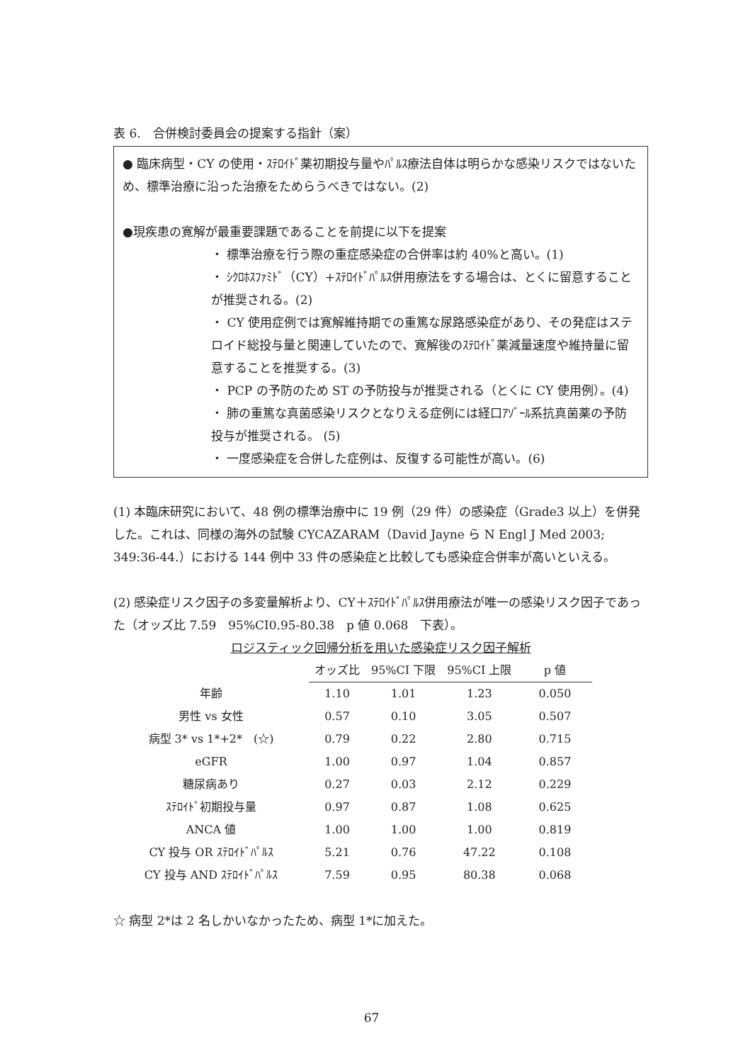表 6.　合併検討委員会の提案する指針（案）
● 臨床病型・CY の使用・ｽﾃﾛｲﾄﾞ薬初期投与量やﾊﾟﾙｽ療法自体は明らかな感染リスクではないため、標準治療に沿った治療をためらうべきではない。(2)
●現疾患の寛解が最重要課題であることを前提に以下を提案
・ 標準治療を行う際の重症感染症の合併率は約 40%と高い。(1)
・ ｼｸﾛﾎｽﾌｧﾐﾄﾞ（CY）+ｽﾃﾛｲﾄﾞﾊﾟﾙｽ併用療法をする場合は、とくに留意することが推奨される。(2)
・ CY 使用症例では寛解維持期での重篤な尿路感染症があり、その発症はステロイド総投与量と関連していたので、寛解後のｽﾃﾛｲﾄﾞ薬減量速度や維持量に留意することを推奨する。(3)
・ PCP の予防のため ST の予防投与が推奨される（とくに CY 使用例）。(4)
・ 肺の重篤な真菌感染リスクとなりえる症例には経口ｱｿﾞｰﾙ系抗真菌薬の予防投与が推奨される。 (5)
・ 一度感染症を合併した症例は、反復する可能性が高い。(6)
(1) 本臨床研究において、48 例の標準治療中に 19 例（29 件）の感染症（Grade3 以上）を併発した。これは、同様の海外の試験 CYCAZARAM（David Jayne ら N Engl J Med 2003; 349:36-44.）における 144 例中 33 件の感染症と比較しても感染症合併率が高いといえる。
(2) 感染症リスク因子の多変量解析より、CY＋ｽﾃﾛｲﾄﾞﾊﾟﾙｽ併用療法が唯一の感染リスク因子であった（オッズ比 7.59　95%CI0.95-80.38　p 値 0.068　下表）。
ロジスティック回帰分析を用いた感染症リスク因子解析
| | オッズ比 | 95%CI 下限 | 95%CI 上限 | p 値 |
| --- | --- | --- | --- | --- |
| 年齢 | 1.10 | 1.01 | 1.23 | 0.050 |
| 男性 vs 女性 | 0.57 | 0.10 | 3.05 | 0.507 |
| 病型 3* vs 1*+2* (☆) | 0.79 | 0.22 | 2.80 | 0.715 |
| eGFR | 1.00 | 0.97 | 1.04 | 0.857 |
| 糖尿病あり | 0.27 | 0.03 | 2.12 | 0.229 |
| ｽﾃﾛｲﾄﾞ初期投与量 | 0.97 | 0.87 | 1.08 | 0.625 |
| ANCA 値 | 1.00 | 1.00 | 1.00 | 0.819 |
| CY 投与 OR ｽﾃﾛｲﾄﾞﾊﾟﾙｽ | 5.21 | 0.76 | 47.22 | 0.108 |
| CY 投与 AND ｽﾃﾛｲﾄﾞﾊﾟﾙｽ | 7.59 | 0.95 | 80.38 | 0.068 |
☆ 病型 2*は 2 名しかいなかったため、病型 1*に加えた。
67